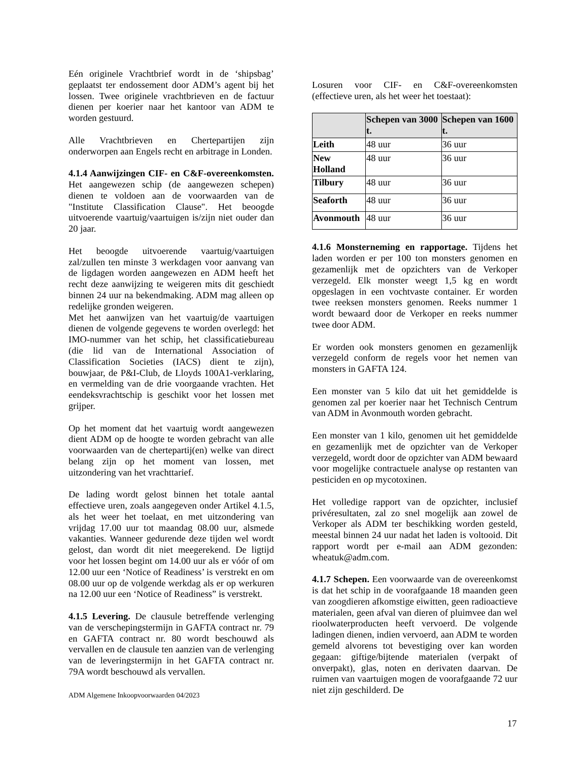Eén originele Vrachtbrief wordt in de ‘shipsbag’ geplaatst ter endossement door ADM’s agent bij het lossen. Twee originele vrachtbrieven en de factuur dienen per koerier naar het kantoor van ADM te worden gestuurd.
Alle Vrachtbrieven en Chertepartijen zijn onderworpen aan Engels recht en arbitrage in Londen.
4.1.4 Aanwijzingen CIF- en C&F-overeenkomsten. Het aangewezen schip (de aangewezen schepen) dienen te voldoen aan de voorwaarden van de "Institute Classification Clause". Het beoogde uitvoerende vaartuig/vaartuigen is/zijn niet ouder dan 20 jaar.
Het beoogde uitvoerende vaartuig/vaartuigen zal/zullen ten minste 3 werkdagen voor aanvang van de ligdagen worden aangewezen en ADM heeft het recht deze aanwijzing te weigeren mits dit geschiedt binnen 24 uur na bekendmaking. ADM mag alleen op redelijke gronden weigeren.
Met het aanwijzen van het vaartuig/de vaartuigen dienen de volgende gegevens te worden overlegd: het IMO-nummer van het schip, het classificatiebureau (die lid van de International Association of Classification Societies (IACS) dient te zijn), bouwjaar, de P&I-Club, de Lloyds 100A1-verklaring, en vermelding van de drie voorgaande vrachten. Het eendeksvrachtschip is geschikt voor het lossen met grijper.
Op het moment dat het vaartuig wordt aangewezen dient ADM op de hoogte te worden gebracht van alle voorwaarden van de chertepartij(en) welke van direct belang zijn op het moment van lossen, met uitzondering van het vrachttarief.
De lading wordt gelost binnen het totale aantal effectieve uren, zoals aangegeven onder Artikel 4.1.5, als het weer het toelaat, en met uitzondering van vrijdag 17.00 uur tot maandag 08.00 uur, alsmede vakanties. Wanneer gedurende deze tijden wel wordt gelost, dan wordt dit niet meegerekend. De ligtijd voor het lossen begint om 14.00 uur als er vóór of om 12.00 uur een ‘Notice of Readiness’ is verstrekt en om 08.00 uur op de volgende werkdag als er op werkuren na 12.00 uur een ‘Notice of Readiness” is verstrekt.
4.1.5 Levering. De clausule betreffende verlenging van de verschepingstermijn in GAFTA contract nr. 79 en GAFTA contract nr. 80 wordt beschouwd als vervallen en de clausule ten aanzien van de verlenging van de leveringstermijn in het GAFTA contract nr. 79A wordt beschouwd als vervallen.
Losuren voor CIF- en C&F-overeenkomsten (effectieve uren, als het weer het toestaat):
| | Schepen van 3000 t. | Schepen van 1600 t. |
| --- | --- | --- |
| Leith | 48 uur | 36 uur |
| New Holland | 48 uur | 36 uur |
| Tilbury | 48 uur | 36 uur |
| Seaforth | 48 uur | 36 uur |
| Avonmouth | 48 uur | 36 uur |
4.1.6 Monsterneming en rapportage. Tijdens het laden worden er per 100 ton monsters genomen en gezamenlijk met de opzichters van de Verkoper verzegeld. Elk monster weegt 1,5 kg en wordt opgeslagen in een vochtvaste container. Er worden twee reeksen monsters genomen. Reeks nummer 1 wordt bewaard door de Verkoper en reeks nummer twee door ADM.
Er worden ook monsters genomen en gezamenlijk verzegeld conform de regels voor het nemen van monsters in GAFTA 124.
Een monster van 5 kilo dat uit het gemiddelde is genomen zal per koerier naar het Technisch Centrum van ADM in Avonmouth worden gebracht.
Een monster van 1 kilo, genomen uit het gemiddelde en gezamenlijk met de opzichter van de Verkoper verzegeld, wordt door de opzichter van ADM bewaard voor mogelijke contractuele analyse op restanten van pesticiden en op mycotoxinen.
Het volledige rapport van de opzichter, inclusief privéresultaten, zal zo snel mogelijk aan zowel de Verkoper als ADM ter beschikking worden gesteld, meestal binnen 24 uur nadat het laden is voltooid. Dit rapport wordt per e-mail aan ADM gezonden: wheatuk@adm.com.
4.1.7 Schepen. Een voorwaarde van de overeenkomst is dat het schip in de voorafgaande 18 maanden geen van zoogdieren afkomstige eiwitten, geen radioactieve materialen, geen afval van dieren of pluimvee dan wel rioolwaterproducten heeft vervoerd. De volgende ladingen dienen, indien vervoerd, aan ADM te worden gemeld alvorens tot bevestiging over kan worden gegaan: giftige/bijtende materialen (verpakt of onverpakt), glas, noten en derivaten daarvan. De ruimen van vaartuigen mogen de voorafgaande 72 uur niet zijn geschilderd. De
ADM Algemene Inkoopvoorwaarden 04/2023
17